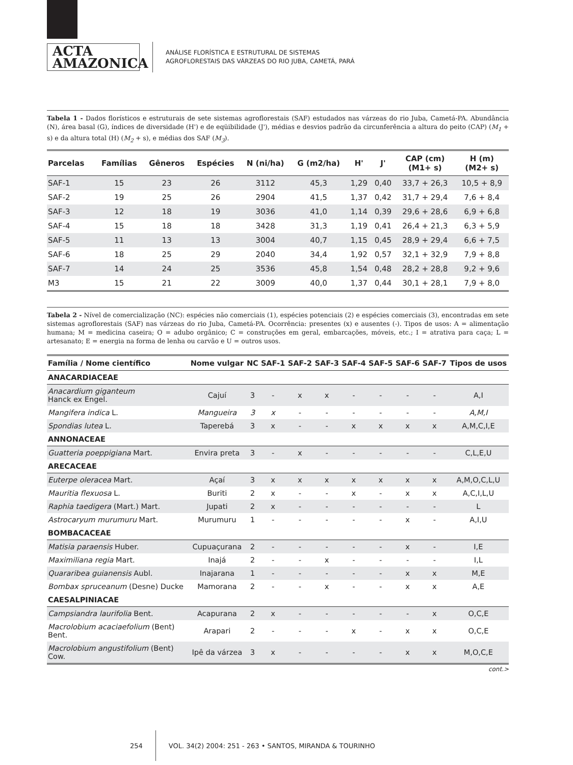ACTA
AMAZONICA
ANÁLISE FLORÍSTICA E ESTRUTURAL DE SISTEMAS
AGROFLORESTAIS DAS VÁRZEAS DO RIO JUBA, CAMETÁ, PARÁ
Tabela 1 - Dados florísticos e estruturais de sete sistemas agroflorestais (SAF) estudados nas várzeas do rio Juba, Cametá-PA. Abundância (N), área basal (G), índices de diversidade (H') e de eqüibilidade (J'), médias e desvios padrão da circunferência a altura do peito (CAP) (M<sub>1</sub> + s) e da altura total (H) (M<sub>2</sub> + s), e médias dos SAF (M<sub>3</sub>).
| Parcelas | Famílias | Gêneros | Espécies | N (ni/ha) | G (m2/ha) | H' | J' | CAP (cm) (M1+ s) | H (m) (M2+ s) |
| --- | --- | --- | --- | --- | --- | --- | --- | --- | --- |
| SAF-1 | 15 | 23 | 26 | 3112 | 45,3 | 1,29 | 0,40 | 33,7 + 26,3 | 10,5 + 8,9 |
| SAF-2 | 19 | 25 | 26 | 2904 | 41,5 | 1,37 | 0,42 | 31,7 + 29,4 | 7,6 + 8,4 |
| SAF-3 | 12 | 18 | 19 | 3036 | 41,0 | 1,14 | 0,39 | 29,6 + 28,6 | 6,9 + 6,8 |
| SAF-4 | 15 | 18 | 18 | 3428 | 31,3 | 1,19 | 0,41 | 26,4 + 21,3 | 6,3 + 5,9 |
| SAF-5 | 11 | 13 | 13 | 3004 | 40,7 | 1,15 | 0,45 | 28,9 + 29,4 | 6,6 + 7,5 |
| SAF-6 | 18 | 25 | 29 | 2040 | 34,4 | 1,92 | 0,57 | 32,1 + 32,9 | 7,9 + 8,8 |
| SAF-7 | 14 | 24 | 25 | 3536 | 45,8 | 1,54 | 0,48 | 28,2 + 28,8 | 9,2 + 9,6 |
| M3 | 15 | 21 | 22 | 3009 | 40,0 | 1,37 | 0,44 | 30,1 + 28,1 | 7,9 + 8,0 |
Tabela 2 - Nível de comercialização (NC): espécies não comerciais (1), espécies potenciais (2) e espécies comerciais (3), encontradas em sete sistemas agroflorestais (SAF) nas várzeas do rio Juba, Cametá-PA. Ocorrência: presentes (x) e ausentes (-). Tipos de usos: A = alimentação humana; M = medicina caseira; O = adubo orgânico; C = construções em geral, embarcações, móveis, etc.; I = atrativa para caça; L = artesanato; E = energia na forma de lenha ou carvão e U = outros usos.
| Família / Nome científico | Nome vulgar | NC | SAF-1 | SAF-2 | SAF-3 | SAF-4 | SAF-5 | SAF-6 | SAF-7 | Tipos de usos |
| --- | --- | --- | --- | --- | --- | --- | --- | --- | --- | --- |
| ANACARDIACEAE | | | | | | | | | | |
| Anacardium giganteum Hanck ex Engel. | Cajuí | 3 | - | x | x | - | - | - | - | A,I |
| Mangifera indica L. | Mangueira | 3 | x | - | - | - | - | - | - | A,M,I |
| Spondias lutea L. | Taperebá | 3 | x | - | - | x | x | x | x | A,M,C,I,E |
| ANNONACEAE | | | | | | | | | | |
| Guatteria poeppigiana Mart. | Envira preta | 3 | - | x | - | - | - | - | - | C,L,E,U |
| ARECACEAE | | | | | | | | | | |
| Euterpe oleracea Mart. | Açaí | 3 | x | x | x | x | x | x | x | A,M,O,C,L,U |
| Mauritia flexuosa L. | Buriti | 2 | x | - | - | x | - | x | x | A,C,I,L,U |
| Raphia taedigera (Mart.) Mart. | Jupati | 2 | x | - | - | - | - | - | - | L |
| Astrocaryum murumuru Mart. | Murumuru | 1 | - | - | - | - | - | x | - | A,I,U |
| BOMBACACEAE | | | | | | | | | | |
| Matisia paraensis Huber. | Cupuaçurana | 2 | - | - | - | - | - | x | - | I,E |
| Maximiliana regia Mart. | Inajá | 2 | - | - | x | - | - | - | - | I,L |
| Quararibea guianensis Aubl. | Inajarana | 1 | - | - | - | - | - | x | x | M,E |
| Bombax spruceanum (Desne) Ducke | Mamorana | 2 | - | - | x | - | - | x | x | A,E |
| CAESALPINIACAE | | | | | | | | | | |
| Campsiandra laurifolia Bent. | Acapurana | 2 | x | - | - | - | - | - | x | O,C,E |
| Macrolobium acaciaefolium (Bent) Bent. | Arapari | 2 | - | - | - | x | - | x | x | O,C,E |
| Macrolobium angustifolium (Bent) Cow. | Ipê da várzea | 3 | x | - | - | - | - | x | x | M,O,C,E |
cont.>
254
VOL. 34(2) 2004: 251 - 263 • SANTOS, MIRANDA & TOURINHO